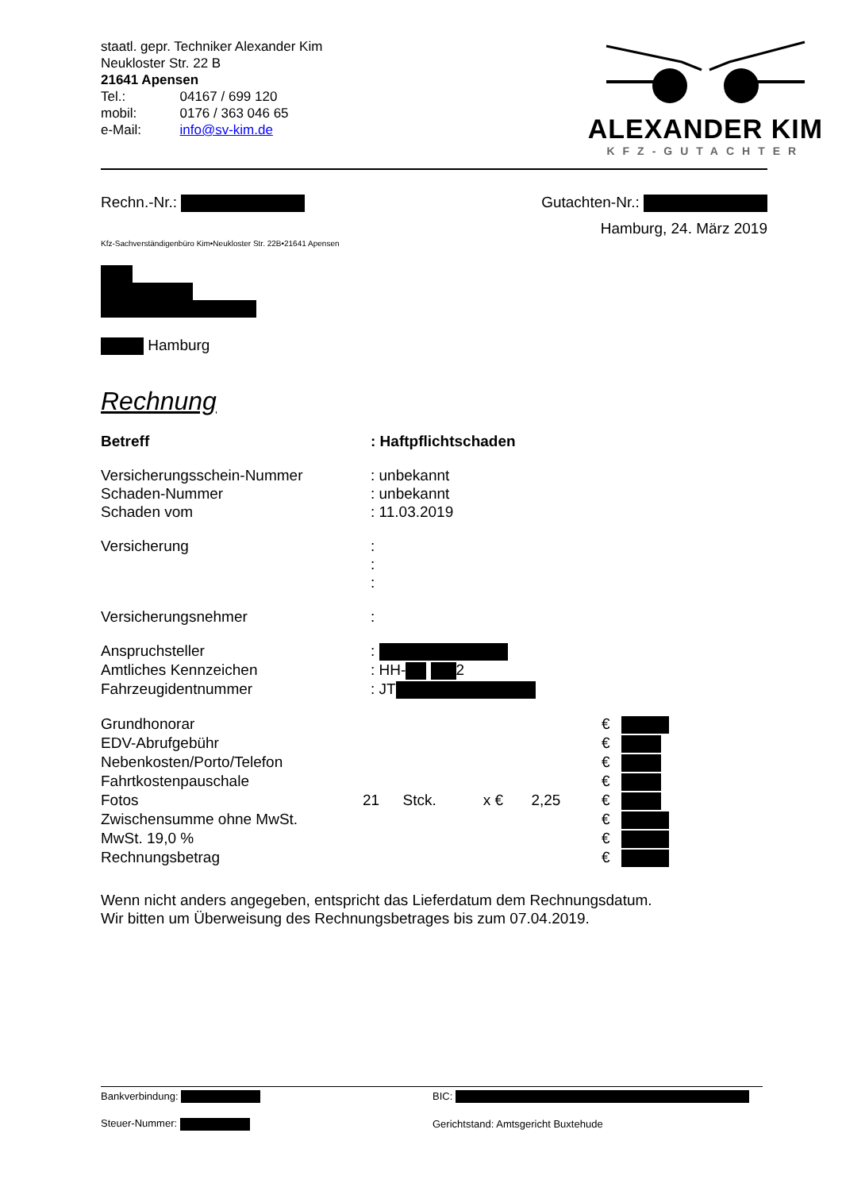| staatl. gepr. Techniker Alexander Kim | |
| Neukloster Str. 22 B | |
| 21641 Apensen | |
| Tel.: | 04167 / 699 120 |
| mobil: | 0176 / 363 046 65 |
| e-Mail: | info@sv-kim.de |
ALEXANDER KIM
KFZ-GUTACHTER
Rechn.-Nr.: Gutachten-Nr.:
Hamburg, 24. März 2019
Kfz-Sachverständigenbüro Kim•Neukloster Str. 22B•21641 Apensen
Hamburg
Rechnung
| Betreff | : Haftpflichtschaden |
| Versicherungsschein-Nummer | : unbekannt |
| Schaden-Nummer | : unbekannt |
| Schaden vom | : 11.03.2019 |
| Versicherung | : |
| | : |
| | : |
| Versicherungsnehmer | : |
| Anspruchsteller | : |
| Amtliches Kennzeichen | : HH- 2 |
| Fahrzeugidentnummer | : JT |
| Grundhonorar | | | | | € | |
| EDV-Abrufgebühr | | | | | € | |
| Nebenkosten/Porto/Telefon | | | | | € | |
| Fahrtkostenpauschale | | | | | € | |
| Fotos | 21 | Stck. | x € | 2,25 | € | |
| Zwischensumme ohne MwSt. | | | | | € | |
| MwSt. 19,0 % | | | | | € | |
| Rechnungsbetrag | | | | | € | |
Wenn nicht anders angegeben, entspricht das Lieferdatum dem Rechnungsdatum.
Wir bitten um Überweisung des Rechnungsbetrages bis zum 07.04.2019.
| Bankverbindung: | BIC: |
| Steuer-Nummer: | Gerichtstand: Amtsgericht Buxtehude |